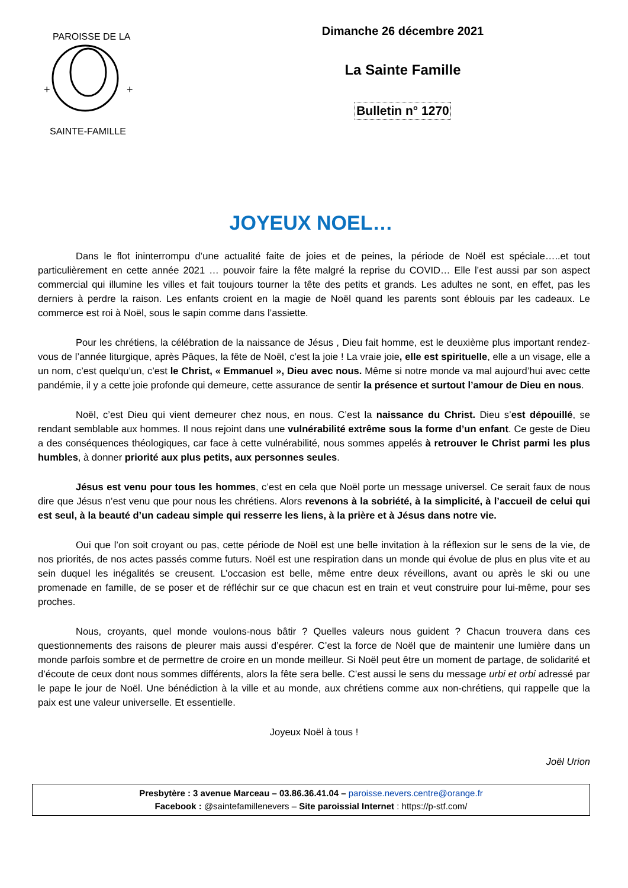+
+
PAROISSE DE LA
SAINTE-FAMILLE
Dimanche 26 décembre 2021
La Sainte Famille
Bulletin n° 1270
JOYEUX NOEL…
Dans le flot ininterrompu d’une actualité faite de joies et de peines, la période de Noël est spéciale…..et tout particulièrement en cette année 2021 … pouvoir faire la fête malgré la reprise du COVID… Elle l’est aussi par son aspect commercial qui illumine les villes et fait toujours tourner la tête des petits et grands. Les adultes ne sont, en effet, pas les derniers à perdre la raison. Les enfants croient en la magie de Noël quand les parents sont éblouis par les cadeaux. Le commerce est roi à Noël, sous le sapin comme dans l’assiette.
Pour les chrétiens, la célébration de la naissance de Jésus , Dieu fait homme, est le deuxième plus important rendez-vous de l’année liturgique, après Pâques, la fête de Noël, c’est la joie ! La vraie joie, elle est spirituelle, elle a un visage, elle a un nom, c’est quelqu’un, c’est le Christ, « Emmanuel », Dieu avec nous. Même si notre monde va mal aujourd’hui avec cette pandémie, il y a cette joie profonde qui demeure, cette assurance de sentir la présence et surtout l’amour de Dieu en nous.
Noël, c’est Dieu qui vient demeurer chez nous, en nous. C’est la naissance du Christ. Dieu s’est dépouillé, se rendant semblable aux hommes. Il nous rejoint dans une vulnérabilité extrême sous la forme d’un enfant. Ce geste de Dieu a des conséquences théologiques, car face à cette vulnérabilité, nous sommes appelés à retrouver le Christ parmi les plus humbles, à donner priorité aux plus petits, aux personnes seules.
Jésus est venu pour tous les hommes, c’est en cela que Noël porte un message universel. Ce serait faux de nous dire que Jésus n’est venu que pour nous les chrétiens. Alors revenons à la sobriété, à la simplicité, à l’accueil de celui qui est seul, à la beauté d’un cadeau simple qui resserre les liens, à la prière et à Jésus dans notre vie.
Oui que l’on soit croyant ou pas, cette période de Noël est une belle invitation à la réflexion sur le sens de la vie, de nos priorités, de nos actes passés comme futurs. Noël est une respiration dans un monde qui évolue de plus en plus vite et au sein duquel les inégalités se creusent. L’occasion est belle, même entre deux réveillons, avant ou après le ski ou une promenade en famille, de se poser et de réfléchir sur ce que chacun est en train et veut construire pour lui-même, pour ses proches.
Nous, croyants, quel monde voulons-nous bâtir ? Quelles valeurs nous guident ? Chacun trouvera dans ces questionnements des raisons de pleurer mais aussi d’espérer. C’est la force de Noël que de maintenir une lumière dans un monde parfois sombre et de permettre de croire en un monde meilleur. Si Noël peut être un moment de partage, de solidarité et d’écoute de ceux dont nous sommes différents, alors la fête sera belle. C’est aussi le sens du message urbi et orbi adressé par le pape le jour de Noël. Une bénédiction à la ville et au monde, aux chrétiens comme aux non-chrétiens, qui rappelle que la paix est une valeur universelle. Et essentielle.
Joyeux Noël à tous !
Joël Urion
Presbytère : 3 avenue Marceau – 03.86.36.41.04 – paroisse.nevers.centre@orange.fr
Facebook : @saintefamillenevers – Site paroissial Internet : https://p-stf.com/